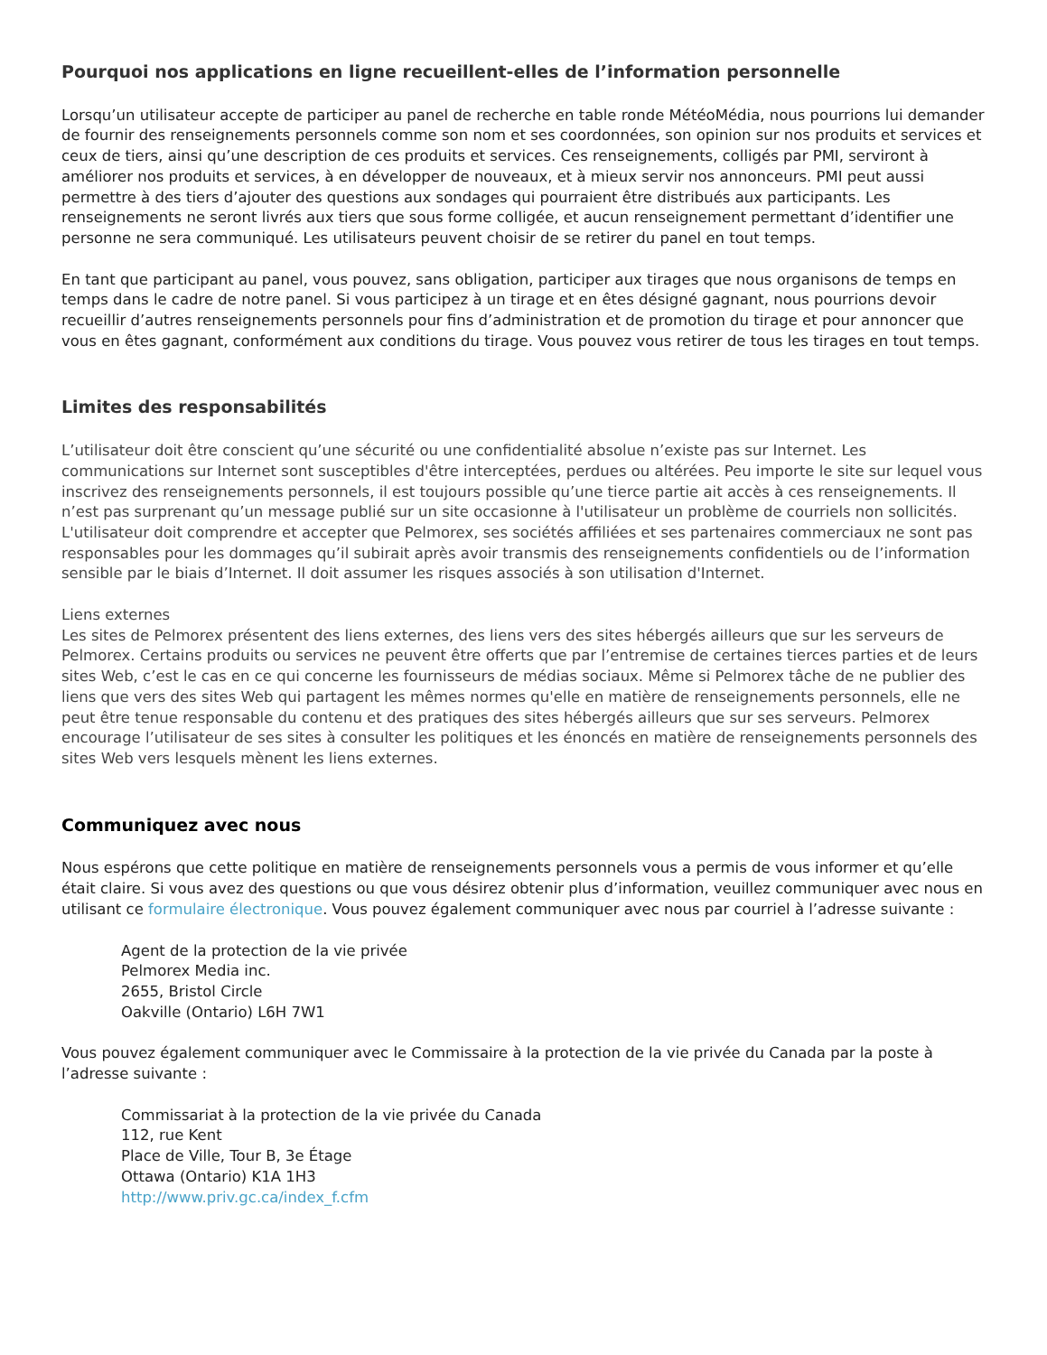Pourquoi nos applications en ligne recueillent-elles de l’information personnelle
Lorsqu’un utilisateur accepte de participer au panel de recherche en table ronde MétéoMédia, nous pourrions lui demander de fournir des renseignements personnels comme son nom et ses coordonnées, son opinion sur nos produits et services et ceux de tiers, ainsi qu’une description de ces produits et services. Ces renseignements, colligés par PMI, serviront à améliorer nos produits et services, à en développer de nouveaux, et à mieux servir nos annonceurs. PMI peut aussi permettre à des tiers d’ajouter des questions aux sondages qui pourraient être distribués aux participants. Les renseignements ne seront livrés aux tiers que sous forme colligée, et aucun renseignement permettant d’identifier une personne ne sera communiqué. Les utilisateurs peuvent choisir de se retirer du panel en tout temps.
En tant que participant au panel, vous pouvez, sans obligation, participer aux tirages que nous organisons de temps en temps dans le cadre de notre panel. Si vous participez à un tirage et en êtes désigné gagnant, nous pourrions devoir recueillir d’autres renseignements personnels pour fins d’administration et de promotion du tirage et pour annoncer que vous en êtes gagnant, conformément aux conditions du tirage. Vous pouvez vous retirer de tous les tirages en tout temps.
Limites des responsabilités
L’utilisateur doit être conscient qu’une sécurité ou une confidentialité absolue n’existe pas sur Internet. Les communications sur Internet sont susceptibles d'être interceptées, perdues ou altérées. Peu importe le site sur lequel vous inscrivez des renseignements personnels, il est toujours possible qu’une tierce partie ait accès à ces renseignements. Il n’est pas surprenant qu’un message publié sur un site occasionne à l'utilisateur un problème de courriels non sollicités. L'utilisateur doit comprendre et accepter que Pelmorex, ses sociétés affiliées et ses partenaires commerciaux ne sont pas responsables pour les dommages qu’il subirait après avoir transmis des renseignements confidentiels ou de l’information sensible par le biais d’Internet. Il doit assumer les risques associés à son utilisation d'Internet.
Liens externes
Les sites de Pelmorex présentent des liens externes, des liens vers des sites hébergés ailleurs que sur les serveurs de Pelmorex. Certains produits ou services ne peuvent être offerts que par l’entremise de certaines tierces parties et de leurs sites Web, c’est le cas en ce qui concerne les fournisseurs de médias sociaux. Même si Pelmorex tâche de ne publier des liens que vers des sites Web qui partagent les mêmes normes qu'elle en matière de renseignements personnels, elle ne peut être tenue responsable du contenu et des pratiques des sites hébergés ailleurs que sur ses serveurs. Pelmorex encourage l’utilisateur de ses sites à consulter les politiques et les énoncés en matière de renseignements personnels des sites Web vers lesquels mènent les liens externes.
Communiquez avec nous
Nous espérons que cette politique en matière de renseignements personnels vous a permis de vous informer et qu’elle était claire. Si vous avez des questions ou que vous désirez obtenir plus d’information, veuillez communiquer avec nous en utilisant ce formulaire électronique. Vous pouvez également communiquer avec nous par courriel à l’adresse suivante :
Agent de la protection de la vie privée
Pelmorex Media inc.
2655, Bristol Circle
Oakville (Ontario) L6H 7W1
Vous pouvez également communiquer avec le Commissaire à la protection de la vie privée du Canada par la poste à l’adresse suivante :
Commissariat à la protection de la vie privée du Canada
112, rue Kent
Place de Ville, Tour B, 3e Étage
Ottawa (Ontario) K1A 1H3
http://www.priv.gc.ca/index_f.cfm